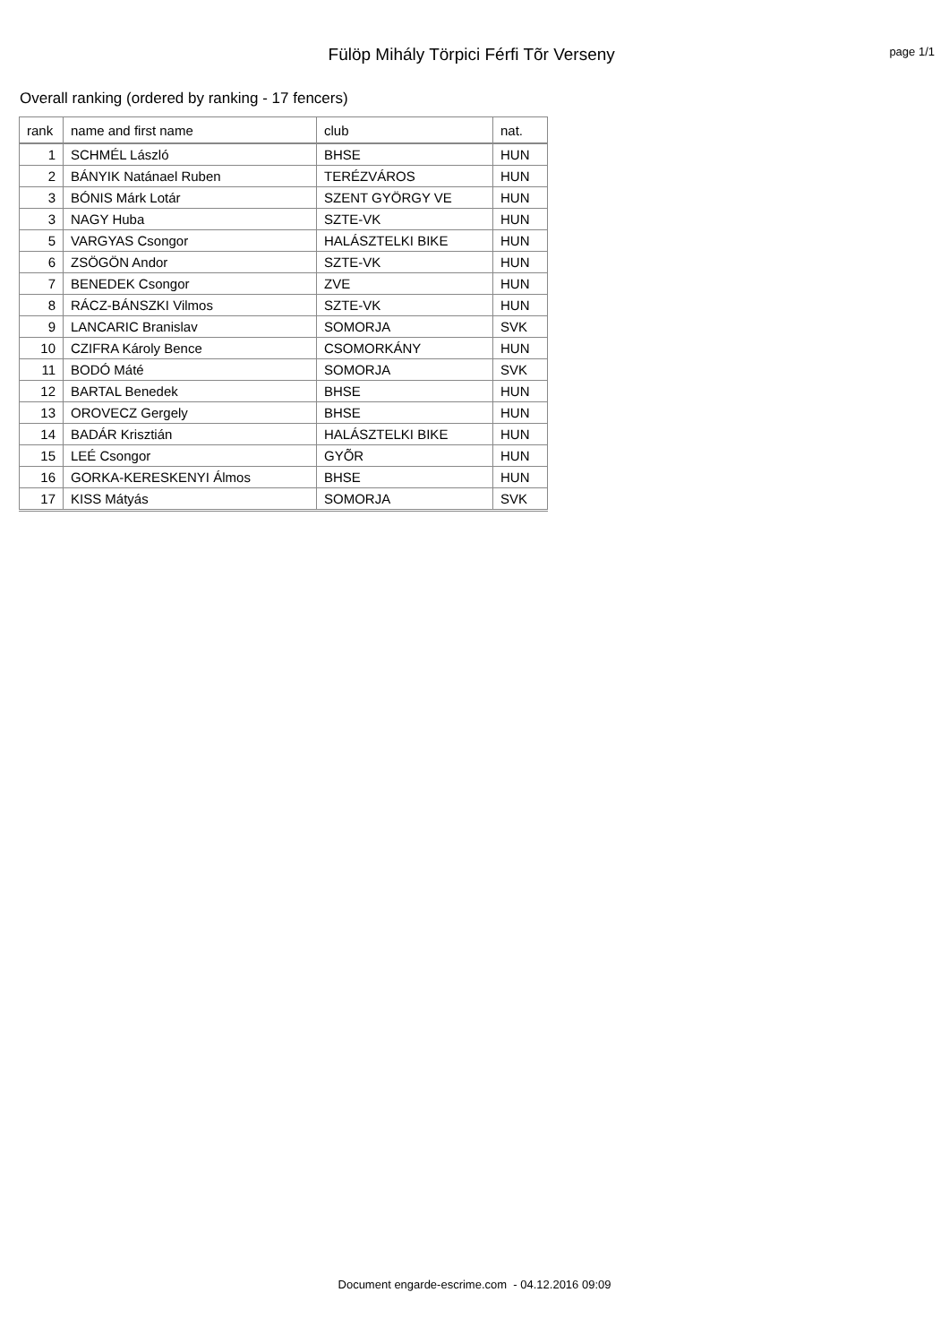Fülöp Mihály Törpici Férfi Tõr Verseny
page 1/1
Overall ranking (ordered by ranking - 17 fencers)
| rank | name and first name | club | nat. |
| --- | --- | --- | --- |
| 1 | SCHMÉL László | BHSE | HUN |
| 2 | BÁNYIK Natánael Ruben | TERÉZVÁROS | HUN |
| 3 | BÓNIS Márk Lotár | SZENT GYÖRGY VE | HUN |
| 3 | NAGY Huba | SZTE-VK | HUN |
| 5 | VARGYAS Csongor | HALÁSZTELKI BIKE | HUN |
| 6 | ZSÖGÖN Andor | SZTE-VK | HUN |
| 7 | BENEDEK Csongor | ZVE | HUN |
| 8 | RÁCZ-BÁNSZKI Vilmos | SZTE-VK | HUN |
| 9 | LANCARIC Branislav | SOMORJA | SVK |
| 10 | CZIFRA Károly Bence | CSOMORKÁNY | HUN |
| 11 | BODÓ Máté | SOMORJA | SVK |
| 12 | BARTAL Benedek | BHSE | HUN |
| 13 | OROVECZ Gergely | BHSE | HUN |
| 14 | BADÁR Krisztián | HALÁSZTELKI BIKE | HUN |
| 15 | LEÉ Csongor | GYÕR | HUN |
| 16 | GORKA-KERESKENYI Álmos | BHSE | HUN |
| 17 | KISS Mátyás | SOMORJA | SVK |
Document engarde-escrime.com - 04.12.2016 09:09